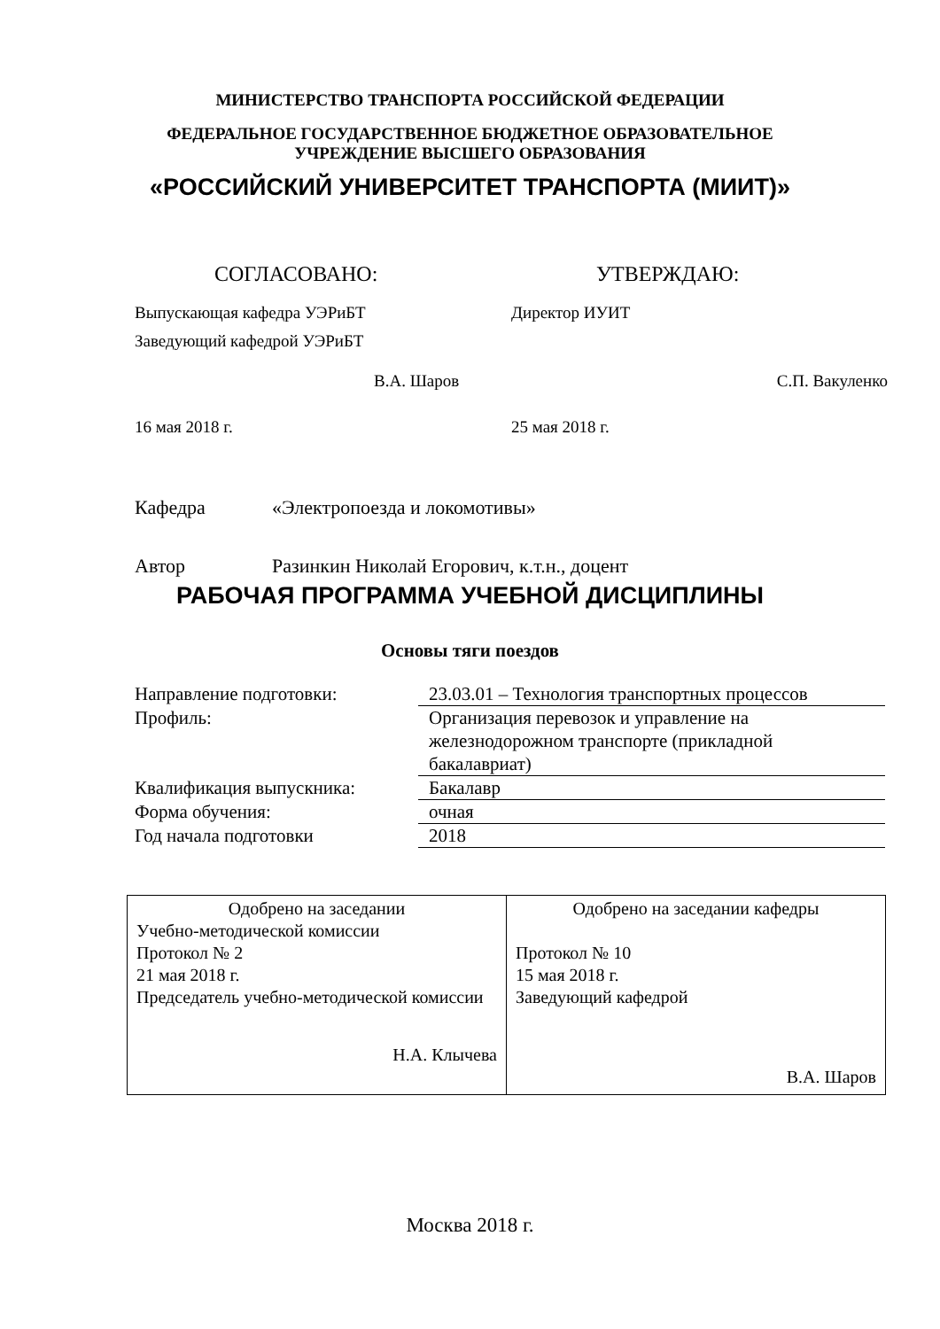МИНИСТЕРСТВО ТРАНСПОРТА РОССИЙСКОЙ ФЕДЕРАЦИИ
ФЕДЕРАЛЬНОЕ ГОСУДАРСТВЕННОЕ БЮДЖЕТНОЕ ОБРАЗОВАТЕЛЬНОЕ
УЧРЕЖДЕНИЕ ВЫСШЕГО ОБРАЗОВАНИЯ
«РОССИЙСКИЙ УНИВЕРСИТЕТ ТРАНСПОРТА (МИИТ)»
СОГЛАСОВАНО:
Выпускающая кафедра УЭРиБТ
Заведующий кафедрой УЭРиБТ
В.А. Шаров
16 мая 2018 г.
УТВЕРЖДАЮ:
Директор ИУИТ
С.П. Вакуленко
25 мая 2018 г.
Кафедра «Электропоезда и локомотивы»
Автор Разинкин Николай Егорович, к.т.н., доцент
РАБОЧАЯ ПРОГРАММА УЧЕБНОЙ ДИСЦИПЛИНЫ
Основы тяги поездов
| Направление подготовки: | 23.03.01 – Технология транспортных процессов |
| Профиль: | Организация перевозок и управление на железнодорожном транспорте (прикладной бакалавриат) |
| Квалификация выпускника: | Бакалавр |
| Форма обучения: | очная |
| Год начала подготовки | 2018 |
| Одобрено на заседании Учебно-методической комиссии Протокол № 2 21 мая 2018 г. Председатель учебно-методической комиссии Н.А. Клычева | Одобрено на заседании кафедры Протокол № 10 15 мая 2018 г. Заведующий кафедрой В.А. Шаров |
Москва 2018 г.